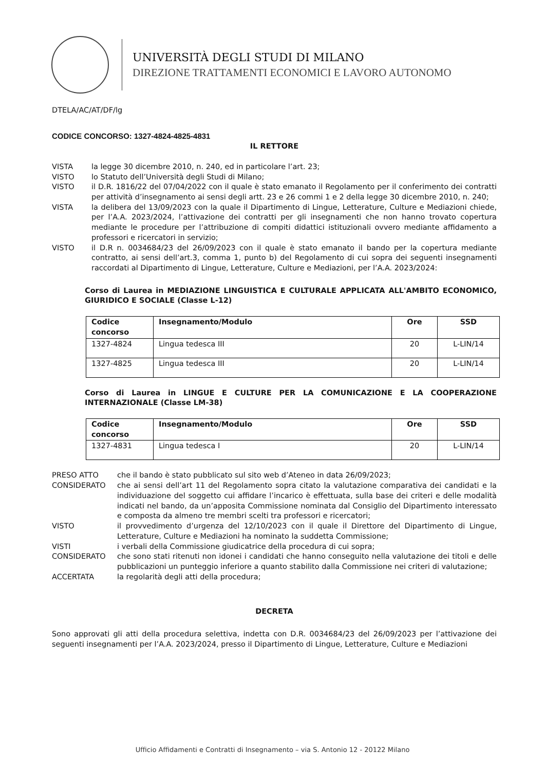UNIVERSITÀ DEGLI STUDI DI MILANO
DIREZIONE TRATTAMENTI ECONOMICI E LAVORO AUTONOMO
DTELA/AC/AT/DF/lg
CODICE CONCORSO: 1327-4824-4825-4831
IL RETTORE
VISTA la legge 30 dicembre 2010, n. 240, ed in particolare l’art. 23;
VISTO lo Statuto dell’Università degli Studi di Milano;
VISTO il D.R. 1816/22 del 07/04/2022 con il quale è stato emanato il Regolamento per il conferimento dei contratti per attività d’insegnamento ai sensi degli artt. 23 e 26 commi 1 e 2 della legge 30 dicembre 2010, n. 240;
VISTA la delibera del 13/09/2023 con la quale il Dipartimento di Lingue, Letterature, Culture e Mediazioni chiede, per l’A.A. 2023/2024, l’attivazione dei contratti per gli insegnamenti che non hanno trovato copertura mediante le procedure per l’attribuzione di compiti didattici istituzionali ovvero mediante affidamento a professori e ricercatori in servizio;
VISTO il D.R n. 0034684/23 del 26/09/2023 con il quale è stato emanato il bando per la copertura mediante contratto, ai sensi dell’art.3, comma 1, punto b) del Regolamento di cui sopra dei seguenti insegnamenti raccordati al Dipartimento di Lingue, Letterature, Culture e Mediazioni, per l’A.A. 2023/2024:
Corso di Laurea in MEDIAZIONE LINGUISTICA E CULTURALE APPLICATA ALL'AMBITO ECONOMICO, GIURIDICO E SOCIALE (Classe L-12)
| Codice concorso | Insegnamento/Modulo | Ore | SSD |
| --- | --- | --- | --- |
| 1327-4824 | Lingua tedesca III | 20 | L-LIN/14 |
| 1327-4825 | Lingua tedesca III | 20 | L-LIN/14 |
Corso di Laurea in LINGUE E CULTURE PER LA COMUNICAZIONE E LA COOPERAZIONE INTERNAZIONALE (Classe LM-38)
| Codice concorso | Insegnamento/Modulo | Ore | SSD |
| --- | --- | --- | --- |
| 1327-4831 | Lingua tedesca I | 20 | L-LIN/14 |
PRESO ATTO che il bando è stato pubblicato sul sito web d’Ateneo in data 26/09/2023;
CONSIDERATO che ai sensi dell’art 11 del Regolamento sopra citato la valutazione comparativa dei candidati e la individuazione del soggetto cui affidare l’incarico è effettuata, sulla base dei criteri e delle modalità indicati nel bando, da un’apposita Commissione nominata dal Consiglio del Dipartimento interessato e composta da almeno tre membri scelti tra professori e ricercatori;
VISTO il provvedimento d’urgenza del 12/10/2023 con il quale il Direttore del Dipartimento di Lingue, Letterature, Culture e Mediazioni ha nominato la suddetta Commissione;
VISTI i verbali della Commissione giudicatrice della procedura di cui sopra;
CONSIDERATO che sono stati ritenuti non idonei i candidati che hanno conseguito nella valutazione dei titoli e delle pubblicazioni un punteggio inferiore a quanto stabilito dalla Commissione nei criteri di valutazione;
ACCERTATA la regolarità degli atti della procedura;
DECRETA
Sono approvati gli atti della procedura selettiva, indetta con D.R. 0034684/23 del 26/09/2023 per l’attivazione dei seguenti insegnamenti per l’A.A. 2023/2024, presso il Dipartimento di Lingue, Letterature, Culture e Mediazioni
Ufficio Affidamenti e Contratti di Insegnamento – via S. Antonio 12 - 20122 Milano